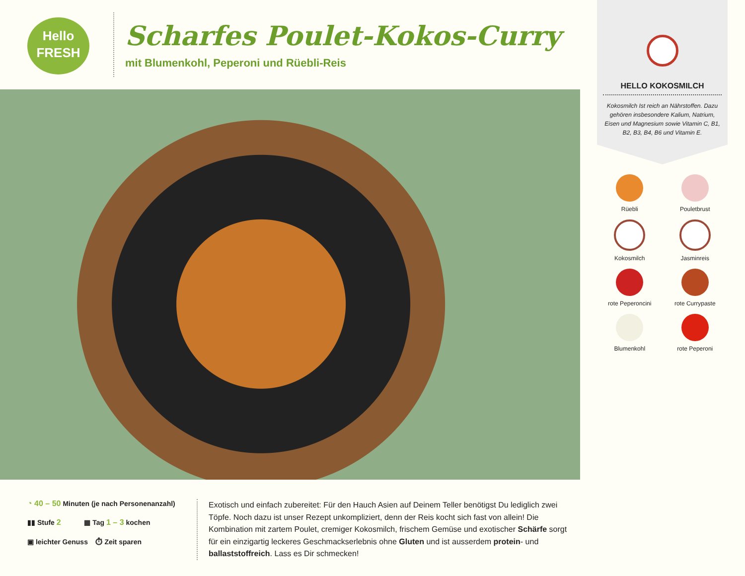Hello
FRESH
Scharfes Poulet-Kokos-Curry
mit Blumenkohl, Peperoni und Rüebli-Reis
HELLO KOKOSMILCH
Kokosmilch Ist reich an Nährstoffen. Dazu gehören insbesondere Kalium, Natrium, Eisen und Magnesium sowie Vitamin C, B1, B2, B3, B4, B6 und Vitamin E.
Rüebli
Pouletbrust
Kokosmilch
Jasminreis
rote Peperoncini
rote Currypaste
Blumenkohl
rote Peperoni
◔ 40 – 50 Minuten (je nach Personenanzahl)
▮▮ Stufe 2 ▦ Tag 1 – 3 kochen
▣ leichter Genuss ⏱ Zeit sparen
Exotisch und einfach zubereitet: Für den Hauch Asien auf Deinem Teller benötigst Du lediglich zwei Töpfe. Noch dazu ist unser Rezept unkompliziert, denn der Reis kocht sich fast von allein! Die Kombination mit zartem Poulet, cremiger Kokosmilch, frischem Gemüse und exotischer Schärfe sorgt für ein einzigartig leckeres Geschmackserlebnis ohne Gluten und ist ausserdem protein- und ballaststoffreich. Lass es Dir schmecken!